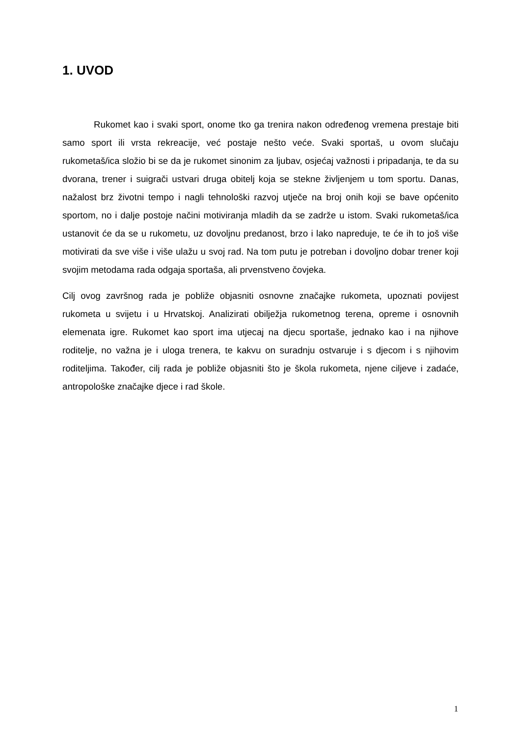1. UVOD
Rukomet kao i svaki sport, onome tko ga trenira nakon određenog vremena prestaje biti samo sport ili vrsta rekreacije, već postaje nešto veće. Svaki sportaš, u ovom slučaju rukometaš/ica složio bi se da je rukomet sinonim za ljubav, osjećaj važnosti i pripadanja, te da su dvorana, trener i suigrači ustvari druga obitelj koja se stekne življenjem u tom sportu. Danas, nažalost brz životni tempo i nagli tehnološki razvoj utječe na broj onih koji se bave općenito sportom, no i dalje postoje načini motiviranja mladih da se zadrže u istom. Svaki rukometaš/ica ustanovit će da se u rukometu, uz dovoljnu predanost, brzo i lako napreduje, te će ih to još više motivirati da sve više i više ulažu u svoj rad. Na tom putu je potreban i dovoljno dobar trener koji svojim metodama rada odgaja sportaša, ali prvenstveno čovjeka.
Cilj ovog završnog rada je pobliže objasniti osnovne značajke rukometa, upoznati povijest rukometa u svijetu i u Hrvatskoj. Analizirati obilježja rukometnog terena, opreme i osnovnih elemenata igre. Rukomet kao sport ima utjecaj na djecu sportaše, jednako kao i na njihove roditelje, no važna je i uloga trenera, te kakvu on suradnju ostvaruje i s djecom i s njihovim roditeljima. Također, cilj rada je pobliže objasniti što je škola rukometa, njene ciljeve i zadaće, antropološke značajke djece i rad škole.
1